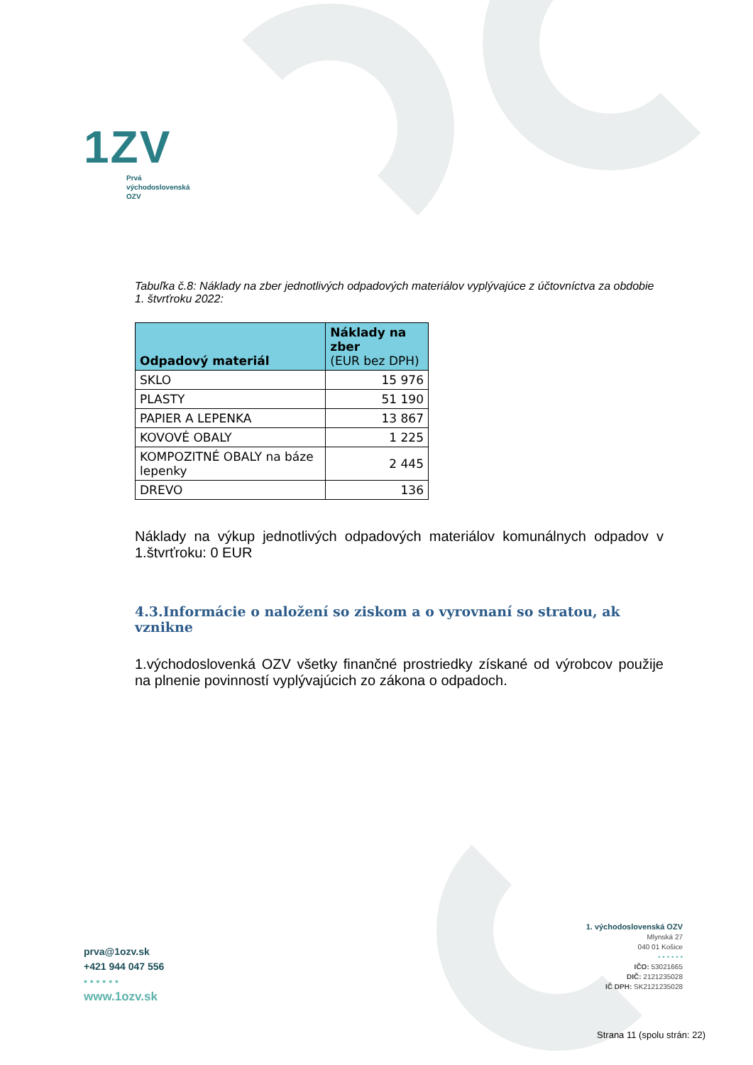1ZV
Prvá
východoslovenská
OZV
Tabuľka č.8: Náklady na zber jednotlivých odpadových materiálov vyplývajúce z účtovníctva za obdobie 1. štvrťroku 2022:
| Odpadový materiál | Náklady na zber (EUR bez DPH) |
| --- | --- |
| SKLO | 15 976 |
| PLASTY | 51 190 |
| PAPIER A LEPENKA | 13 867 |
| KOVOVÉ OBALY | 1 225 |
| KOMPOZITNÉ OBALY na báze lepenky | 2 445 |
| DREVO | 136 |
Náklady na výkup jednotlivých odpadových materiálov komunálnych odpadov v 1.štvrťroku: 0 EUR
4.3.Informácie o naložení so ziskom a o vyrovnaní so stratou, ak vznikne
1.východoslovenká OZV všetky finančné prostriedky získané od výrobcov použije na plnenie povinností vyplývajúcich zo zákona o odpadoch.
prva@1ozv.sk
+421 944 047 556
• • • • • •
www.1ozv.sk
1. východoslovenská OZV
Mlynská 27
040 01 Košice
• • • • • •
IČO: 53021665
DIČ: 2121235028
IČ DPH: SK2121235028
Strana 11 (spolu strán: 22)